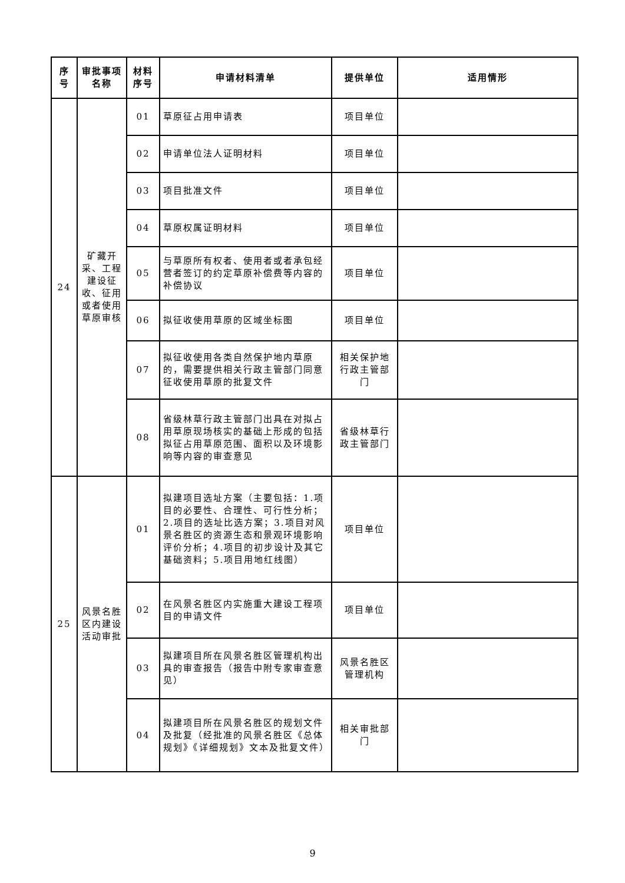| 序号 | 审批事项名称 | 材料序号 | 申请材料清单 | 提供单位 | 适用情形 |
| --- | --- | --- | --- | --- | --- |
| 24 | 矿藏开采、工程建设征收、征用或者使用草原审核 | 01 | 草原征占用申请表 | 项目单位 | |
| | | 02 | 申请单位法人证明材料 | 项目单位 | |
| | | 03 | 项目批准文件 | 项目单位 | |
| | | 04 | 草原权属证明材料 | 项目单位 | |
| | | 05 | 与草原所有权者、使用者或者承包经营者签订的约定草原补偿费等内容的补偿协议 | 项目单位 | |
| | | 06 | 拟征收使用草原的区域坐标图 | 项目单位 | |
| | | 07 | 拟征收使用各类自然保护地内草原的，需要提供相关行政主管部门同意征收使用草原的批复文件 | 相关保护地行政主管部门 | |
| | | 08 | 省级林草行政主管部门出具在对拟占用草原现场核实的基础上形成的包括拟征占用草原范围、面积以及环境影响等内容的审查意见 | 省级林草行政主管部门 | |
| 25 | 风景名胜区内建设活动审批 | 01 | 拟建项目选址方案（主要包括：1.项目的必要性、合理性、可行性分析；2.项目的选址比选方案；3.项目对风景名胜区的资源生态和景观环境影响评价分析；4.项目的初步设计及其它基础资料；5.项目用地红线图） | 项目单位 | |
| | | 02 | 在风景名胜区内实施重大建设工程项目的申请文件 | 项目单位 | |
| | | 03 | 拟建项目所在风景名胜区管理机构出具的审查报告（报告中附专家审查意见） | 风景名胜区管理机构 | |
| | | 04 | 拟建项目所在风景名胜区的规划文件及批复（经批准的风景名胜区《总体规划》《详细规划》文本及批复文件） | 相关审批部门 | |
9